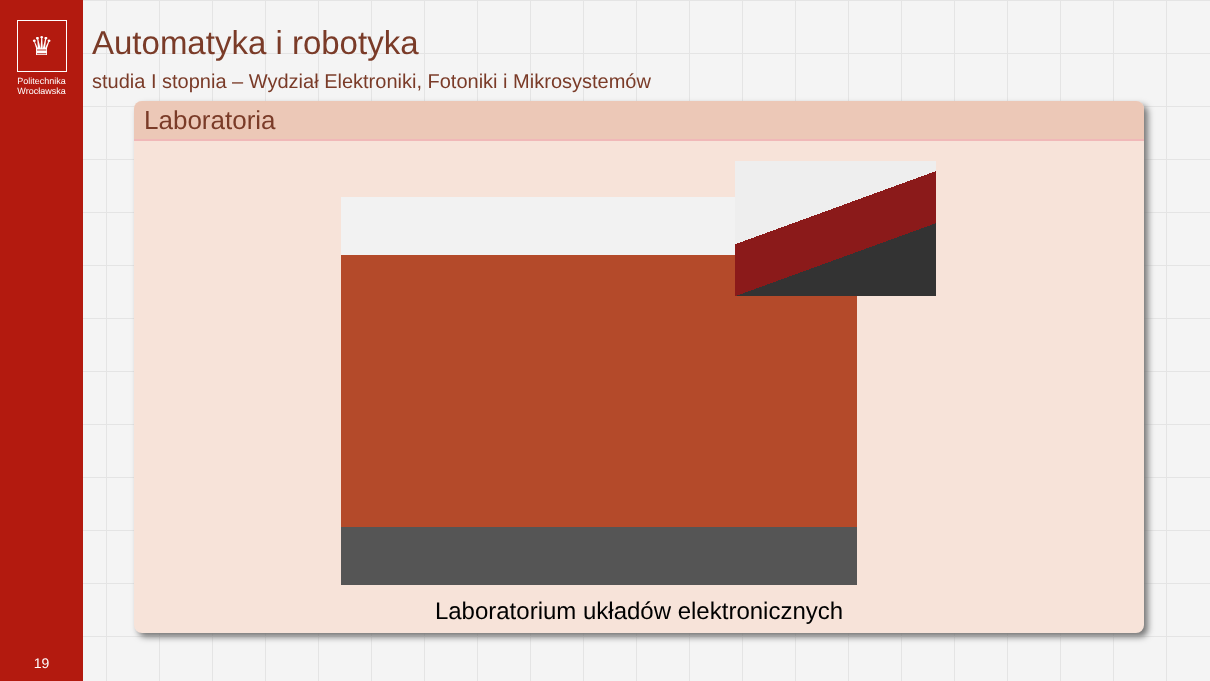♛
Politechnika
Wrocławska
19
Automatyka i robotyka
studia I stopnia – Wydział Elektroniki, Fotoniki i Mikrosystemów
Laboratoria
Laboratorium układów elektronicznych